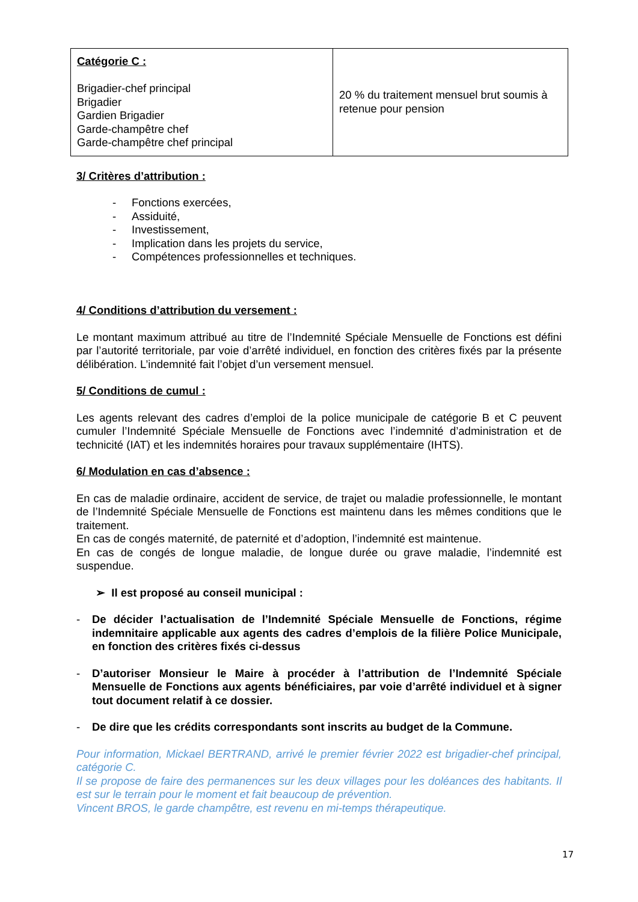| Catégorie C : Brigadier-chef principal Brigadier Gardien Brigadier Garde-champêtre chef Garde-champêtre chef principal | 20 % du traitement mensuel brut soumis à retenue pour pension |
3/ Critères d’attribution :
- Fonctions exercées,
- Assiduité,
- Investissement,
- Implication dans les projets du service,
- Compétences professionnelles et techniques.
4/ Conditions d’attribution du versement :
Le montant maximum attribué au titre de l’Indemnité Spéciale Mensuelle de Fonctions est défini par l’autorité territoriale, par voie d’arrêté individuel, en fonction des critères fixés par la présente délibération. L’indemnité fait l’objet d’un versement mensuel.
5/ Conditions de cumul :
Les agents relevant des cadres d’emploi de la police municipale de catégorie B et C peuvent cumuler l’Indemnité Spéciale Mensuelle de Fonctions avec l’indemnité d’administration et de technicité (IAT) et les indemnités horaires pour travaux supplémentaire (IHTS).
6/ Modulation en cas d’absence :
En cas de maladie ordinaire, accident de service, de trajet ou maladie professionnelle, le montant de l’Indemnité Spéciale Mensuelle de Fonctions est maintenu dans les mêmes conditions que le traitement.
En cas de congés maternité, de paternité et d’adoption, l’indemnité est maintenue.
En cas de congés de longue maladie, de longue durée ou grave maladie, l’indemnité est suspendue.
➢ Il est proposé au conseil municipal :
- De décider l’actualisation de l’Indemnité Spéciale Mensuelle de Fonctions, régime indemnitaire applicable aux agents des cadres d’emplois de la filière Police Municipale, en fonction des critères fixés ci-dessus
- D’autoriser Monsieur le Maire à procéder à l’attribution de l’Indemnité Spéciale Mensuelle de Fonctions aux agents bénéficiaires, par voie d’arrêté individuel et à signer tout document relatif à ce dossier.
- De dire que les crédits correspondants sont inscrits au budget de la Commune.
Pour information, Mickael BERTRAND, arrivé le premier février 2022 est brigadier-chef principal, catégorie C.
Il se propose de faire des permanences sur les deux villages pour les doléances des habitants. Il est sur le terrain pour le moment et fait beaucoup de prévention.
Vincent BROS, le garde champêtre, est revenu en mi-temps thérapeutique.
17